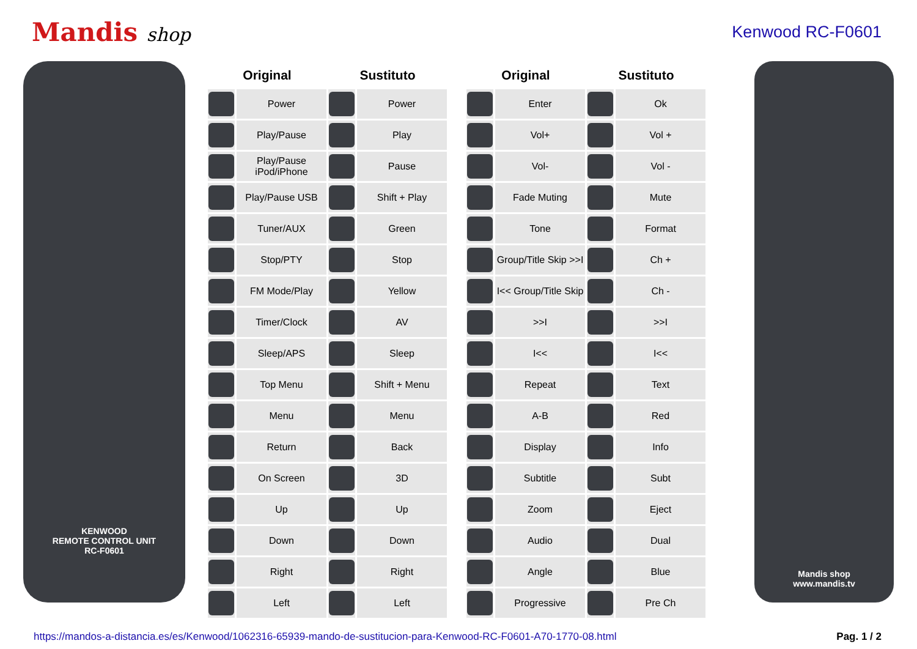Mandis shop Kenwood RC-F0601
KENWOOD
REMOTE CONTROL UNIT
RC-F0601
| Original | | Sustituto | |
| --- | --- | --- | --- |
| | Power | | Power |
| | Play/Pause | | Play |
| | Play/Pause iPod/iPhone | | Pause |
| | Play/Pause USB | | Shift + Play |
| | Tuner/AUX | | Green |
| | Stop/PTY | | Stop |
| | FM Mode/Play | | Yellow |
| | Timer/Clock | | AV |
| | Sleep/APS | | Sleep |
| | Top Menu | | Shift + Menu |
| | Menu | | Menu |
| | Return | | Back |
| | On Screen | | 3D |
| | Up | | Up |
| | Down | | Down |
| | Right | | Right |
| | Left | | Left |
| Original | | Sustituto | |
| --- | --- | --- | --- |
| | Enter | | Ok |
| | Vol+ | | Vol + |
| | Vol- | | Vol - |
| | Fade Muting | | Mute |
| | Tone | | Format |
| | Group/Title Skip >>I | | Ch + |
| | I<< Group/Title Skip | | Ch - |
| | >>I | | >>I |
| | I<< | | I<< |
| | Repeat | | Text |
| | A-B | | Red |
| | Display | | Info |
| | Subtitle | | Subt |
| | Zoom | | Eject |
| | Audio | | Dual |
| | Angle | | Blue |
| | Progressive | | Pre Ch |
Mandis shop
www.mandis.tv
https://mandos-a-distancia.es/es/Kenwood/1062316-65939-mando-de-sustitucion-para-Kenwood-RC-F0601-A70-1770-08.html Pag. 1 / 2